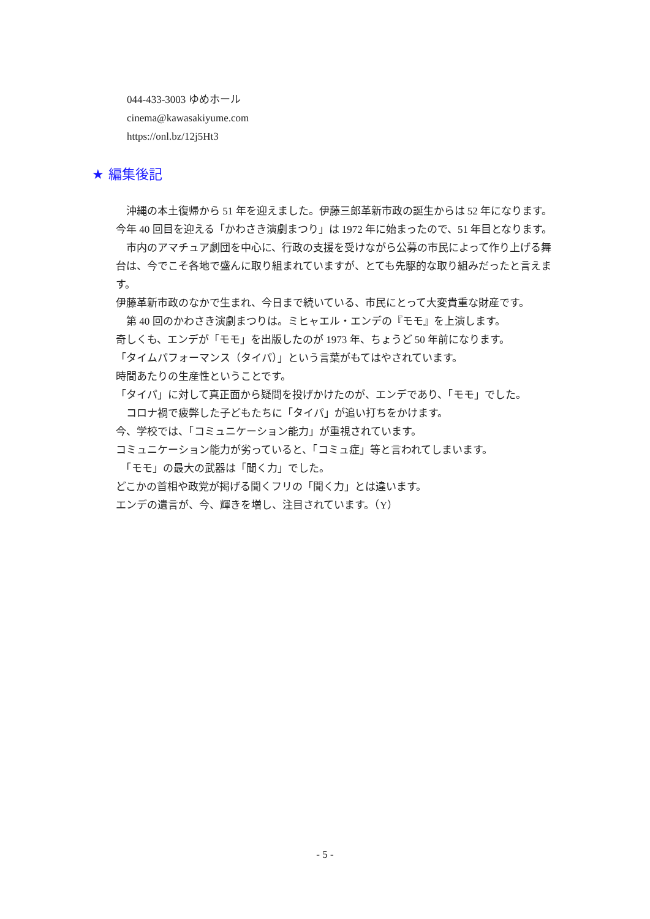044-433-3003 ゆめホール
cinema@kawasakiyume.com
https://onl.bz/12j5Ht3
★ 編集後記
　沖縄の本土復帰から 51 年を迎えました。伊藤三郎革新市政の誕生からは 52 年になります。
今年 40 回目を迎える「かわさき演劇まつり」は 1972 年に始まったので、51 年目となります。
　市内のアマチュア劇団を中心に、行政の支援を受けながら公募の市民によって作り上げる舞台は、今でこそ各地で盛んに取り組まれていますが、とても先駆的な取り組みだったと言えます。
伊藤革新市政のなかで生まれ、今日まで続いている、市民にとって大変貴重な財産です。
　第 40 回のかわさき演劇まつりは。ミヒャエル・エンデの『モモ』を上演します。
奇しくも、エンデが「モモ」を出版したのが 1973 年、ちょうど 50 年前になります。
「タイムパフォーマンス（タイパ）」という言葉がもてはやされています。
時間あたりの生産性ということです。
「タイパ」に対して真正面から疑問を投げかけたのが、エンデであり、「モモ」でした。
　コロナ禍で疲弊した子どもたちに「タイパ」が追い打ちをかけます。
今、学校では、「コミュニケーション能力」が重視されています。
コミュニケーション能力が劣っていると、「コミュ症」等と言われてしまいます。
　「モモ」の最大の武器は「聞く力」でした。
どこかの首相や政党が掲げる聞くフリの「聞く力」とは違います。
エンデの遺言が、今、輝きを増し、注目されています。（Y）
- 5 -